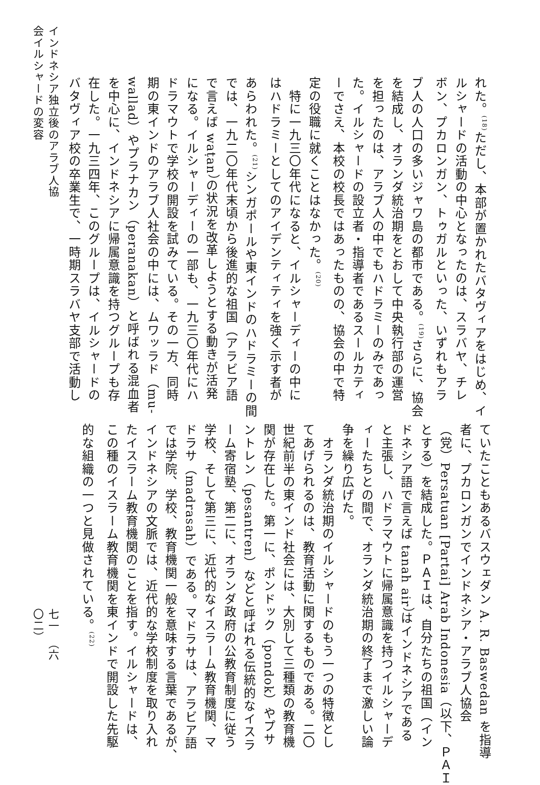れた。<sup>(18)</sup>ただし、本部が置かれたバタヴィアをはじめ、イ
ルシャードの活動の中心となったのは、スラバヤ、チレ
ボン、プカロンガン、トゥガルといった、いずれもアラ
ブ人の人口の多いジャワ島の都市である。<sup>(19)</sup>さらに、協会
を結成し、オランダ統治期をとおして中央執行部の運営
を担ったのは、アラブ人の中でもハドラミーのみであっ
た。イルシャードの設立者・指導者であるスールカティ
ーでさえ、本校の校長ではあったものの、協会の中で特
定の役職に就くことはなかった。<sup>(20)</sup>
　特に一九三〇年代になると、イルシャーディーの中に
はハドラミーとしてのアイデンティティを強く示す者が
あらわれた。<sup>(21)</sup>シンガポールや東インドのハドラミーの間
では、一九二〇年代末頃から後進的な祖国（アラビア語
で言えば waṭan）の状況を改革しようとする動きが活発
になる。イルシャーディーの一部も、一九三〇年代にハ
ドラマウトで学校の開設を試みている。その一方、同時
期の東インドのアラブ人社会の中には、ムワッラド（mu-
wallad）やプラナカン（peranakan）と呼ばれる混血者
を中心に、インドネシアに帰属意識を持つグループも存
在した。一九三四年、このグループは、イルシャードの
バタヴィア校の卒業生で、一時期スラバヤ支部で活動し
ていたこともあるバスウェダン A. R. Baswedan を指導
者に、プカロンガンでインドネシア・アラブ人協会
（党）Persatuan [Partai] Arab Indonesia（以下、ＰＡＩ
とする）を結成した。ＰＡＩは、自分たちの祖国（イン
ドネシア語で言えば tanah air）はインドネシアである
と主張し、ハドラマウトに帰属意識を持つイルシャーデ
ィーたちとの間で、オランダ統治期の終了まで激しい論
争を繰り広げた。
　オランダ統治期のイルシャードのもう一つの特徴とし
てあげられるのは、教育活動に関するものである。二〇
世紀前半の東インド社会には、大別して三種類の教育機
関が存在した。第一に、ポンドック（pondok）やプサ
ントレン（pesantren）などと呼ばれる伝統的なイスラ
ーム寄宿塾、第二に、オランダ政府の公教育制度に従う
学校、そして第三に、近代的なイスラーム教育機関、マ
ドラサ（madrasah）である。マドラサは、アラビア語
では学院、学校、教育機関一般を意味する言葉であるが、
インドネシアの文脈では、近代的な学校制度を取り入れ
たイスラーム教育機関のことを指す。イルシャードは、
この種のイスラーム教育機関を東インドで開設した先駆
的な組織の一つと見做されている。<sup>(22)</sup>
インドネシア独立後のアラブ人協会イルシャードの変容
七一　（六〇二）